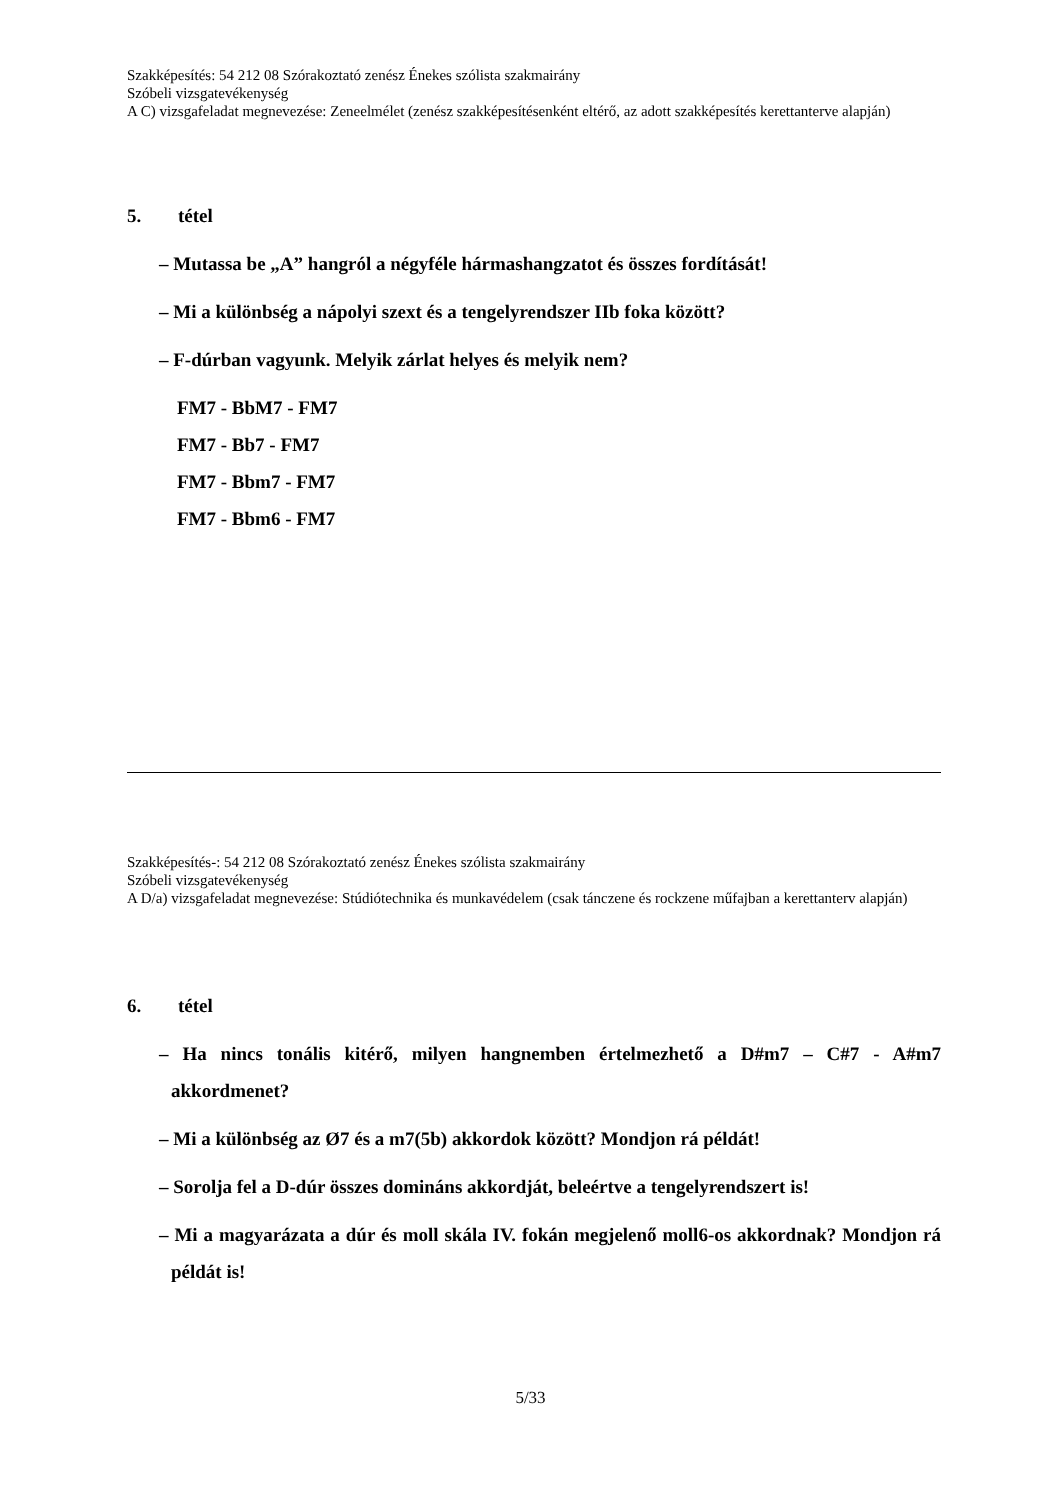Szakképesítés: 54 212 08 Szórakoztató zenész Énekes szólista szakmairány
Szóbeli vizsgatevékenység
A C) vizsgafeladat megnevezése: Zeneelmélet (zenész szakképesítésenként eltérő, az adott szakképesítés kerettanterve alapján)
5. tétel
– Mutassa be „A” hangról a négyféle hármashangzatot és összes fordítását!
– Mi a különbség a nápolyi szext és a tengelyrendszer IIb foka között?
– F-dúrban vagyunk. Melyik zárlat helyes és melyik nem?
FM7 - BbM7 - FM7
FM7 - Bb7 - FM7
FM7 - Bbm7 - FM7
FM7 - Bbm6 - FM7
Szakképesítés-: 54 212 08 Szórakoztató zenész Énekes szólista szakmairány
Szóbeli vizsgatevékenység
A D/a) vizsgafeladat megnevezése: Stúdiótechnika és munkavédelem (csak tánczene és rockzene műfajban a kerettanterv alapján)
6. tétel
– Ha nincs tonális kitérő, milyen hangnemben értelmezhető a D#m7 – C#7 - A#m7 akkordmenet?
– Mi a különbség az Ø7 és a m7(5b) akkordok között? Mondjon rá példát!
– Sorolja fel a D-dúr összes domináns akkordját, beleértve a tengelyrendszert is!
– Mi a magyarázata a dúr és moll skála IV. fokán megjelenő moll6-os akkordnak? Mondjon rá példát is!
5/33